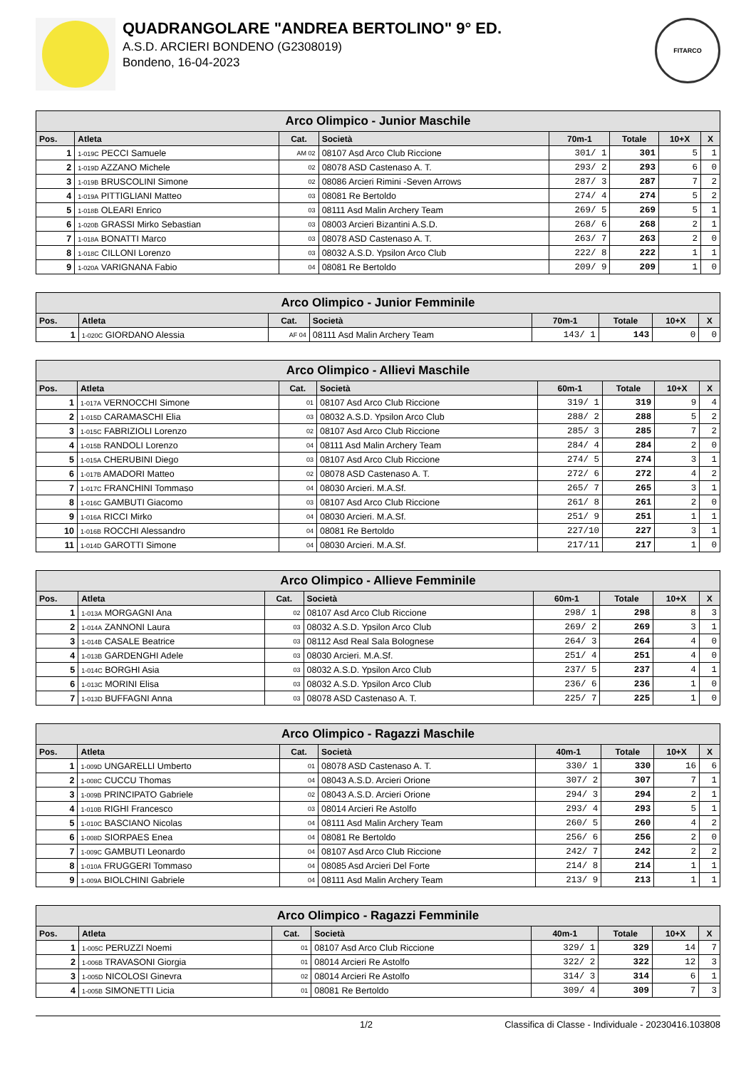QUADRANGOLARE "ANDREA BERTOLINO" 9° ED.
A.S.D. ARCIERI BONDENO (G2308019)
Bondeno, 16-04-2023
FITARCO
| Arco Olimpico - Junior Maschile | | | | | | | |
| Pos. | Atleta | Cat. | Società | 70m-1 | Totale | 10+X | X |
| 1 | 1-019C PECCI Samuele | AM 02 | 08107 Asd Arco Club Riccione | 301/ 1 | 301 | 5 | 1 |
| 2 | 1-019D AZZANO Michele | 02 | 08078 ASD Castenaso A. T. | 293/ 2 | 293 | 6 | 0 |
| 3 | 1-019B BRUSCOLINI Simone | 02 | 08086 Arcieri Rimini -Seven Arrows | 287/ 3 | 287 | 7 | 2 |
| 4 | 1-019A PITTIGLIANI Matteo | 03 | 08081 Re Bertoldo | 274/ 4 | 274 | 5 | 2 |
| 5 | 1-018B OLEARI Enrico | 03 | 08111 Asd Malin Archery Team | 269/ 5 | 269 | 5 | 1 |
| 6 | 1-020B GRASSI Mirko Sebastian | 03 | 08003 Arcieri Bizantini A.S.D. | 268/ 6 | 268 | 2 | 1 |
| 7 | 1-018A BONATTI Marco | 03 | 08078 ASD Castenaso A. T. | 263/ 7 | 263 | 2 | 0 |
| 8 | 1-018C CILLONI Lorenzo | 03 | 08032 A.S.D. Ypsilon Arco Club | 222/ 8 | 222 | 1 | 1 |
| 9 | 1-020A VARIGNANA Fabio | 04 | 08081 Re Bertoldo | 209/ 9 | 209 | 1 | 0 |
| Arco Olimpico - Junior Femminile | | | | | | | |
| Pos. | Atleta | Cat. | Società | 70m-1 | Totale | 10+X | X |
| 1 | 1-020C GIORDANO Alessia | AF 04 | 08111 Asd Malin Archery Team | 143/ 1 | 143 | 0 | 0 |
| Arco Olimpico - Allievi Maschile | | | | | | | |
| Pos. | Atleta | Cat. | Società | 60m-1 | Totale | 10+X | X |
| 1 | 1-017A VERNOCCHI Simone | 01 | 08107 Asd Arco Club Riccione | 319/ 1 | 319 | 9 | 4 |
| 2 | 1-015D CARAMASCHI Elia | 03 | 08032 A.S.D. Ypsilon Arco Club | 288/ 2 | 288 | 5 | 2 |
| 3 | 1-015C FABRIZIOLI Lorenzo | 02 | 08107 Asd Arco Club Riccione | 285/ 3 | 285 | 7 | 2 |
| 4 | 1-015B RANDOLI Lorenzo | 04 | 08111 Asd Malin Archery Team | 284/ 4 | 284 | 2 | 0 |
| 5 | 1-015A CHERUBINI Diego | 03 | 08107 Asd Arco Club Riccione | 274/ 5 | 274 | 3 | 1 |
| 6 | 1-017B AMADORI Matteo | 02 | 08078 ASD Castenaso A. T. | 272/ 6 | 272 | 4 | 2 |
| 7 | 1-017C FRANCHINI Tommaso | 04 | 08030 Arcieri. M.A.Sf. | 265/ 7 | 265 | 3 | 1 |
| 8 | 1-016C GAMBUTI Giacomo | 03 | 08107 Asd Arco Club Riccione | 261/ 8 | 261 | 2 | 0 |
| 9 | 1-016A RICCI Mirko | 04 | 08030 Arcieri. M.A.Sf. | 251/ 9 | 251 | 1 | 1 |
| 10 | 1-016B ROCCHI Alessandro | 04 | 08081 Re Bertoldo | 227/10 | 227 | 3 | 1 |
| 11 | 1-014D GAROTTI Simone | 04 | 08030 Arcieri. M.A.Sf. | 217/11 | 217 | 1 | 0 |
| Arco Olimpico - Allieve Femminile | | | | | | | |
| Pos. | Atleta | Cat. | Società | 60m-1 | Totale | 10+X | X |
| 1 | 1-013A MORGAGNI Ana | 02 | 08107 Asd Arco Club Riccione | 298/ 1 | 298 | 8 | 3 |
| 2 | 1-014A ZANNONI Laura | 03 | 08032 A.S.D. Ypsilon Arco Club | 269/ 2 | 269 | 3 | 1 |
| 3 | 1-014B CASALE Beatrice | 03 | 08112 Asd Real Sala Bolognese | 264/ 3 | 264 | 4 | 0 |
| 4 | 1-013B GARDENGHI Adele | 03 | 08030 Arcieri. M.A.Sf. | 251/ 4 | 251 | 4 | 0 |
| 5 | 1-014C BORGHI Asia | 03 | 08032 A.S.D. Ypsilon Arco Club | 237/ 5 | 237 | 4 | 1 |
| 6 | 1-013C MORINI Elisa | 03 | 08032 A.S.D. Ypsilon Arco Club | 236/ 6 | 236 | 1 | 0 |
| 7 | 1-013D BUFFAGNI Anna | 03 | 08078 ASD Castenaso A. T. | 225/ 7 | 225 | 1 | 0 |
| Arco Olimpico - Ragazzi Maschile | | | | | | | |
| Pos. | Atleta | Cat. | Società | 40m-1 | Totale | 10+X | X |
| 1 | 1-009D UNGARELLI Umberto | 01 | 08078 ASD Castenaso A. T. | 330/ 1 | 330 | 16 | 6 |
| 2 | 1-008C CUCCU Thomas | 04 | 08043 A.S.D. Arcieri Orione | 307/ 2 | 307 | 7 | 1 |
| 3 | 1-009B PRINCIPATO Gabriele | 02 | 08043 A.S.D. Arcieri Orione | 294/ 3 | 294 | 2 | 1 |
| 4 | 1-010B RIGHI Francesco | 03 | 08014 Arcieri Re Astolfo | 293/ 4 | 293 | 5 | 1 |
| 5 | 1-010C BASCIANO Nicolas | 04 | 08111 Asd Malin Archery Team | 260/ 5 | 260 | 4 | 2 |
| 6 | 1-008D SIORPAES Enea | 04 | 08081 Re Bertoldo | 256/ 6 | 256 | 2 | 0 |
| 7 | 1-009C GAMBUTI Leonardo | 04 | 08107 Asd Arco Club Riccione | 242/ 7 | 242 | 2 | 2 |
| 8 | 1-010A FRUGGERI Tommaso | 04 | 08085 Asd Arcieri Del Forte | 214/ 8 | 214 | 1 | 1 |
| 9 | 1-009A BIOLCHINI Gabriele | 04 | 08111 Asd Malin Archery Team | 213/ 9 | 213 | 1 | 1 |
| Arco Olimpico - Ragazzi Femminile | | | | | | | |
| Pos. | Atleta | Cat. | Società | 40m-1 | Totale | 10+X | X |
| 1 | 1-005C PERUZZI Noemi | 01 | 08107 Asd Arco Club Riccione | 329/ 1 | 329 | 14 | 7 |
| 2 | 1-006B TRAVASONI Giorgia | 01 | 08014 Arcieri Re Astolfo | 322/ 2 | 322 | 12 | 3 |
| 3 | 1-005D NICOLOSI Ginevra | 02 | 08014 Arcieri Re Astolfo | 314/ 3 | 314 | 6 | 1 |
| 4 | 1-005B SIMONETTI Licia | 01 | 08081 Re Bertoldo | 309/ 4 | 309 | 7 | 3 |
1/2 Classifica di Classe - Individuale - 20230416.103808